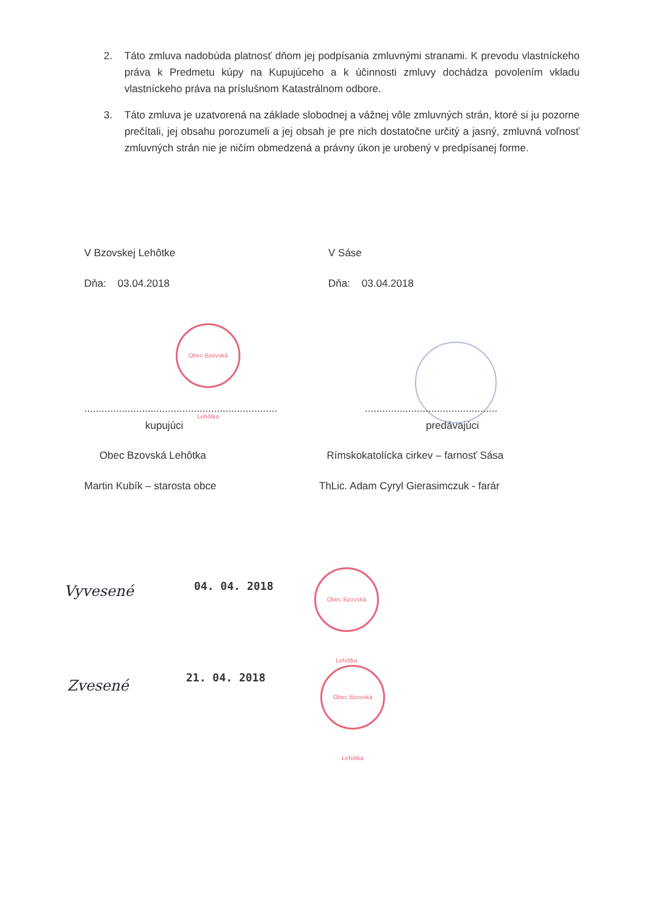2. Táto zmluva nadobúda platnosť dňom jej podpísania zmluvnými stranami. K prevodu vlastníckeho práva k Predmetu kúpy na Kupujúceho a k účinnosti zmluvy dochádza povolením vkladu vlastníckeho práva na príslušnom Katastrálnom odbore.
3. Táto zmluva je uzatvorená na základe slobodnej a vážnej vôle zmluvných strán, ktoré si ju pozorne prečítali, jej obsahu porozumeli a jej obsah je pre nich dostatočne určitý a jasný, zmluvná voľnosť zmluvných strán nie je ničím obmedzená a právny úkon je urobený v predpísanej forme.
V Bzovskej Lehôtke V Sáse
Dňa: 03.04.2018 Dňa: 03.04.2018
Obec Bzovská Lehôtka
...................................................................
..............................................
kupujúci predávajúci
Obec Bzovská Lehôtka Rímskokatolícka cirkev – farnosť Sása
Martin Kubík – starosta obce ThLic. Adam Cyryl Gierasimczuk - farár
Vyvesené 04. 04. 2018
Obec Bzovská Lehôtka
Zvesené 21. 04. 2018
Obec Bzovská Lehôtka